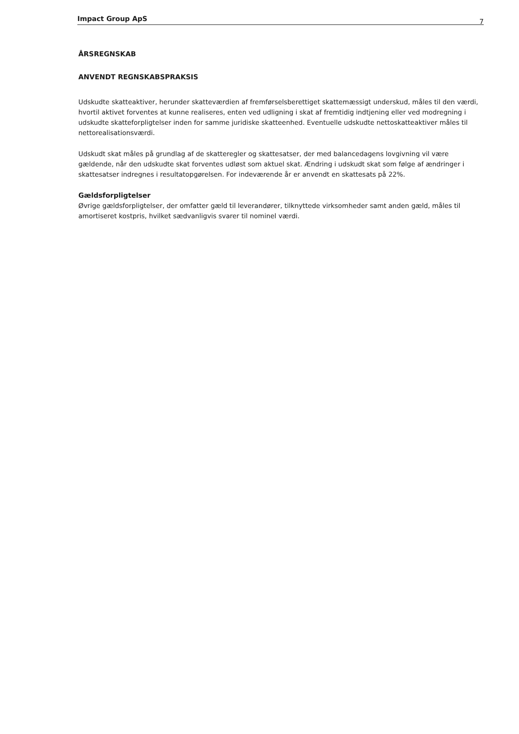Impact Group ApS 7
ÅRSREGNSKAB
ANVENDT REGNSKABSPRAKSIS
Udskudte skatteaktiver, herunder skatteværdien af fremførselsberettiget skattemæssigt underskud, måles til den værdi, hvortil aktivet forventes at kunne realiseres, enten ved udligning i skat af fremtidig indtjening eller ved modregning i udskudte skatteforpligtelser inden for samme juridiske skatteenhed. Eventuelle udskudte nettoskatteaktiver måles til nettorealisationsværdi.
Udskudt skat måles på grundlag af de skatteregler og skattesatser, der med balancedagens lovgivning vil være gældende, når den udskudte skat forventes udløst som aktuel skat. Ændring i udskudt skat som følge af ændringer i skattesatser indregnes i resultatopgørelsen. For indeværende år er anvendt en skattesats på 22%.
Gældsforpligtelser
Øvrige gældsforpligtelser, der omfatter gæld til leverandører, tilknyttede virksomheder samt anden gæld, måles til amortiseret kostpris, hvilket sædvanligvis svarer til nominel værdi.